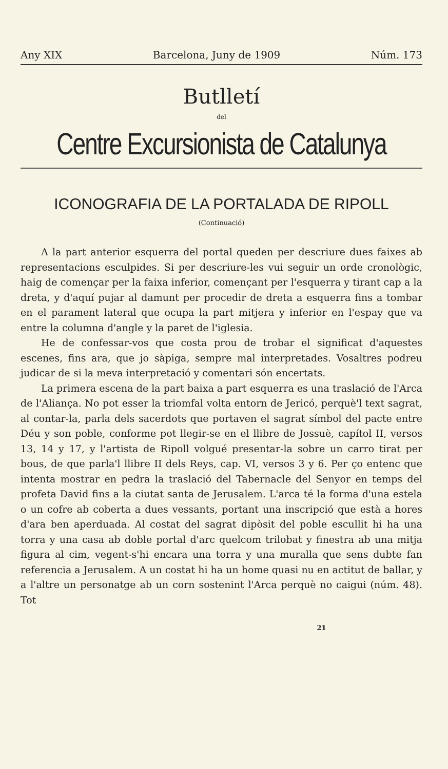Any XIX Barcelona, Juny de 1909 Núm. 173
Butlletí
del
Centre Excursionista de Catalunya
ICONOGRAFIA DE LA PORTALADA DE RIPOLL
(Continuació)
A la part anterior esquerra del portal queden per descriure dues faixes ab representacions esculpides. Si per descriure-les vui seguir un orde cronològic, haig de començar per la faixa inferior, començant per l'esquerra y tirant cap a la dreta, y d'aquí pujar al damunt per procedir de dreta a esquerra fins a tombar en el parament lateral que ocupa la part mitjera y inferior en l'espay que va entre la columna d'angle y la paret de l'iglesia.
He de confessar-vos que costa prou de trobar el significat d'aquestes escenes, fins ara, que jo sàpiga, sempre mal interpretades. Vosaltres podreu judicar de si la meva interpretació y comentari són encertats.
La primera escena de la part baixa a part esquerra es una traslació de l'Arca de l'Aliança. No pot esser la triomfal volta entorn de Jericó, perquè'l text sagrat, al contar-la, parla dels sacerdots que portaven el sagrat símbol del pacte entre Déu y son poble, conforme pot llegir-se en el llibre de Jossuè, capítol II, versos 13, 14 y 17, y l'artista de Ripoll volgué presentar-la sobre un carro tirat per bous, de que parla'l llibre II dels Reys, cap. VI, versos 3 y 6. Per ço entenc que intenta mostrar en pedra la traslació del Tabernacle del Senyor en temps del profeta David fins a la ciutat santa de Jerusalem. L'arca té la forma d'una estela o un cofre ab coberta a dues vessants, portant una inscripció que està a hores d'ara ben aperduada. Al costat del sagrat dipòsit del poble escullit hi ha una torra y una casa ab doble portal d'arc quelcom trilobat y finestra ab una mitja figura al cim, vegent-s'hi encara una torra y una muralla que sens dubte fan referencia a Jerusalem. A un costat hi ha un home quasi nu en actitut de ballar, y a l'altre un personatge ab un corn sostenint l'Arca perquè no caigui (núm. 48). Tot
21